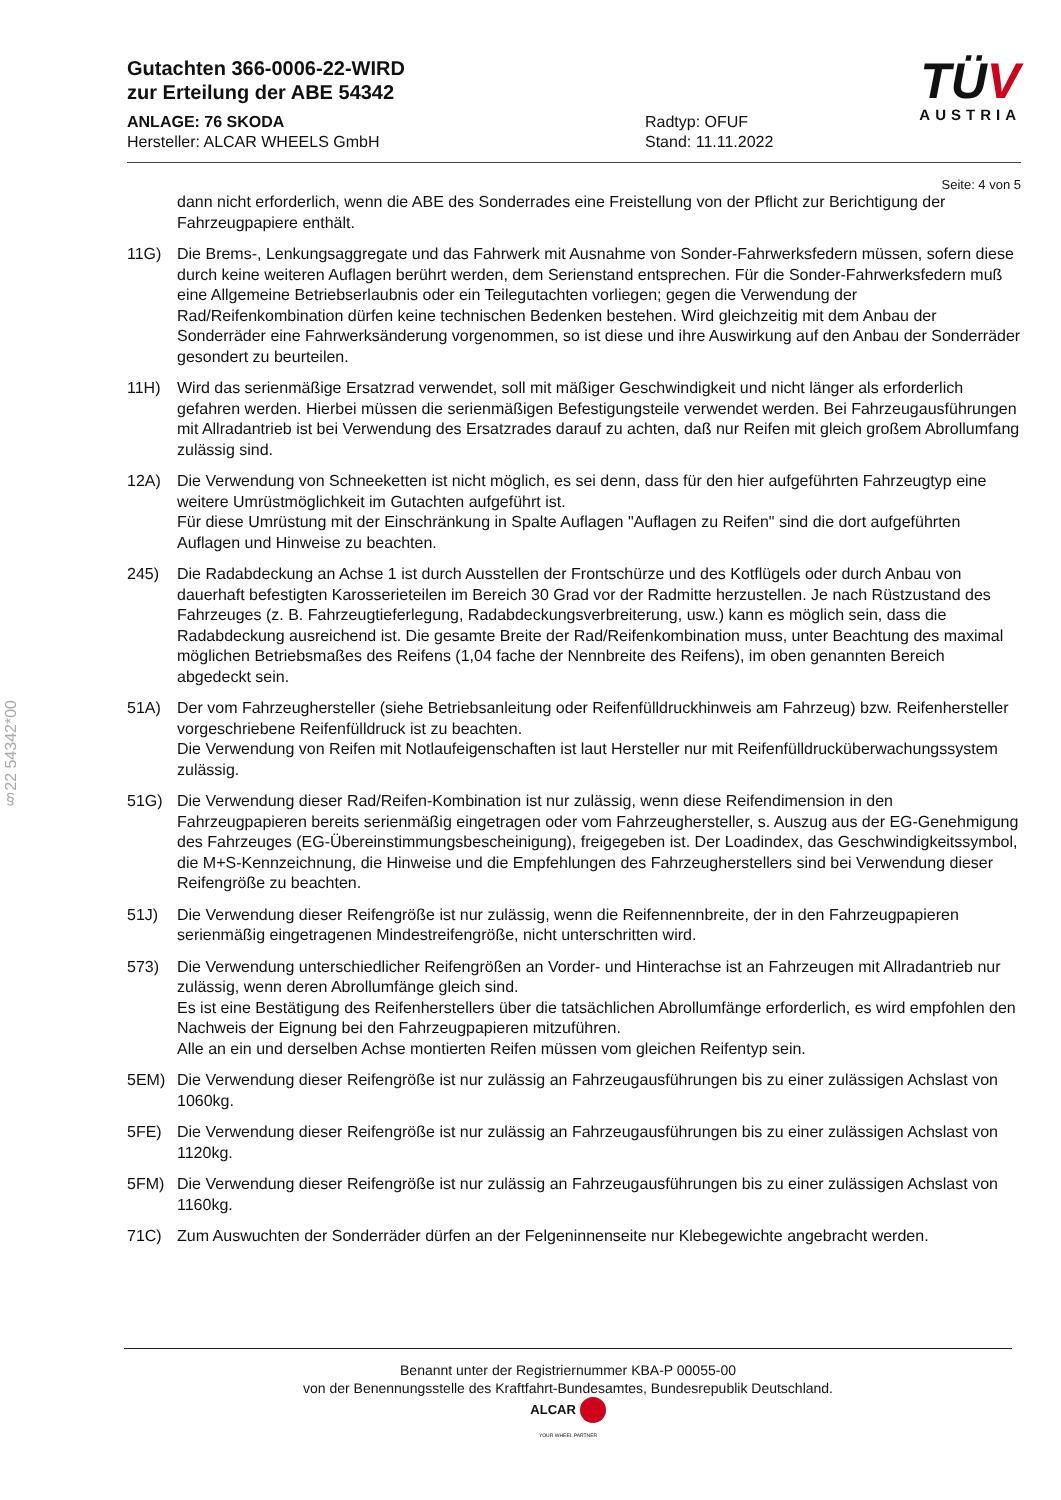§22 54342*00
Gutachten 366-0006-22-WIRD
zur Erteilung der ABE 54342
ANLAGE: 76 SKODA
Hersteller: ALCAR WHEELS GmbH
Radtyp: OFUF
Stand: 11.11.2022
TÜV
AUSTRIA
Seite: 4 von 5
dann nicht erforderlich, wenn die ABE des Sonderrades eine Freistellung von der Pflicht zur Berichtigung der Fahrzeugpapiere enthält.
11G) Die Brems-, Lenkungsaggregate und das Fahrwerk mit Ausnahme von Sonder-Fahrwerksfedern müssen, sofern diese durch keine weiteren Auflagen berührt werden, dem Serienstand entsprechen. Für die Sonder-Fahrwerksfedern muß eine Allgemeine Betriebserlaubnis oder ein Teilegutachten vorliegen; gegen die Verwendung der Rad/Reifenkombination dürfen keine technischen Bedenken bestehen. Wird gleichzeitig mit dem Anbau der Sonderräder eine Fahrwerksänderung vorgenommen, so ist diese und ihre Auswirkung auf den Anbau der Sonderräder gesondert zu beurteilen.
11H) Wird das serienmäßige Ersatzrad verwendet, soll mit mäßiger Geschwindigkeit und nicht länger als erforderlich gefahren werden. Hierbei müssen die serienmäßigen Befestigungsteile verwendet werden. Bei Fahrzeugausführungen mit Allradantrieb ist bei Verwendung des Ersatzrades darauf zu achten, daß nur Reifen mit gleich großem Abrollumfang zulässig sind.
12A) Die Verwendung von Schneeketten ist nicht möglich, es sei denn, dass für den hier aufgeführten Fahrzeugtyp eine weitere Umrüstmöglichkeit im Gutachten aufgeführt ist.
Für diese Umrüstung mit der Einschränkung in Spalte Auflagen "Auflagen zu Reifen" sind die dort aufgeführten Auflagen und Hinweise zu beachten.
245) Die Radabdeckung an Achse 1 ist durch Ausstellen der Frontschürze und des Kotflügels oder durch Anbau von dauerhaft befestigten Karosserieteilen im Bereich 30 Grad vor der Radmitte herzustellen. Je nach Rüstzustand des Fahrzeuges (z. B. Fahrzeugtieferlegung, Radabdeckungsverbreiterung, usw.) kann es möglich sein, dass die Radabdeckung ausreichend ist. Die gesamte Breite der Rad/Reifenkombination muss, unter Beachtung des maximal möglichen Betriebsmaßes des Reifens (1,04 fache der Nennbreite des Reifens), im oben genannten Bereich abgedeckt sein.
51A) Der vom Fahrzeughersteller (siehe Betriebsanleitung oder Reifenfülldruckhinweis am Fahrzeug) bzw. Reifenhersteller vorgeschriebene Reifenfülldruck ist zu beachten.
Die Verwendung von Reifen mit Notlaufeigenschaften ist laut Hersteller nur mit Reifenfülldrucküberwachungssystem zulässig.
51G) Die Verwendung dieser Rad/Reifen-Kombination ist nur zulässig, wenn diese Reifendimension in den Fahrzeugpapieren bereits serienmäßig eingetragen oder vom Fahrzeughersteller, s. Auszug aus der EG-Genehmigung des Fahrzeuges (EG-Übereinstimmungsbescheinigung), freigegeben ist. Der Loadindex, das Geschwindigkeitssymbol, die M+S-Kennzeichnung, die Hinweise und die Empfehlungen des Fahrzeugherstellers sind bei Verwendung dieser Reifengröße zu beachten.
51J) Die Verwendung dieser Reifengröße ist nur zulässig, wenn die Reifennennbreite, der in den Fahrzeugpapieren serienmäßig eingetragenen Mindestreifengröße, nicht unterschritten wird.
573) Die Verwendung unterschiedlicher Reifengrößen an Vorder- und Hinterachse ist an Fahrzeugen mit Allradantrieb nur zulässig, wenn deren Abrollumfänge gleich sind.
Es ist eine Bestätigung des Reifenherstellers über die tatsächlichen Abrollumfänge erforderlich, es wird empfohlen den Nachweis der Eignung bei den Fahrzeugpapieren mitzuführen.
Alle an ein und derselben Achse montierten Reifen müssen vom gleichen Reifentyp sein.
5EM) Die Verwendung dieser Reifengröße ist nur zulässig an Fahrzeugausführungen bis zu einer zulässigen Achslast von 1060kg.
5FE) Die Verwendung dieser Reifengröße ist nur zulässig an Fahrzeugausführungen bis zu einer zulässigen Achslast von 1120kg.
5FM) Die Verwendung dieser Reifengröße ist nur zulässig an Fahrzeugausführungen bis zu einer zulässigen Achslast von 1160kg.
71C) Zum Auswuchten der Sonderräder dürfen an der Felgeninnenseite nur Klebegewichte angebracht werden.
Benannt unter der Registriernummer KBA-P 00055-00
von der Benennungsstelle des Kraftfahrt-Bundesamtes, Bundesrepublik Deutschland.
ALCAR
YOUR WHEEL PARTNER